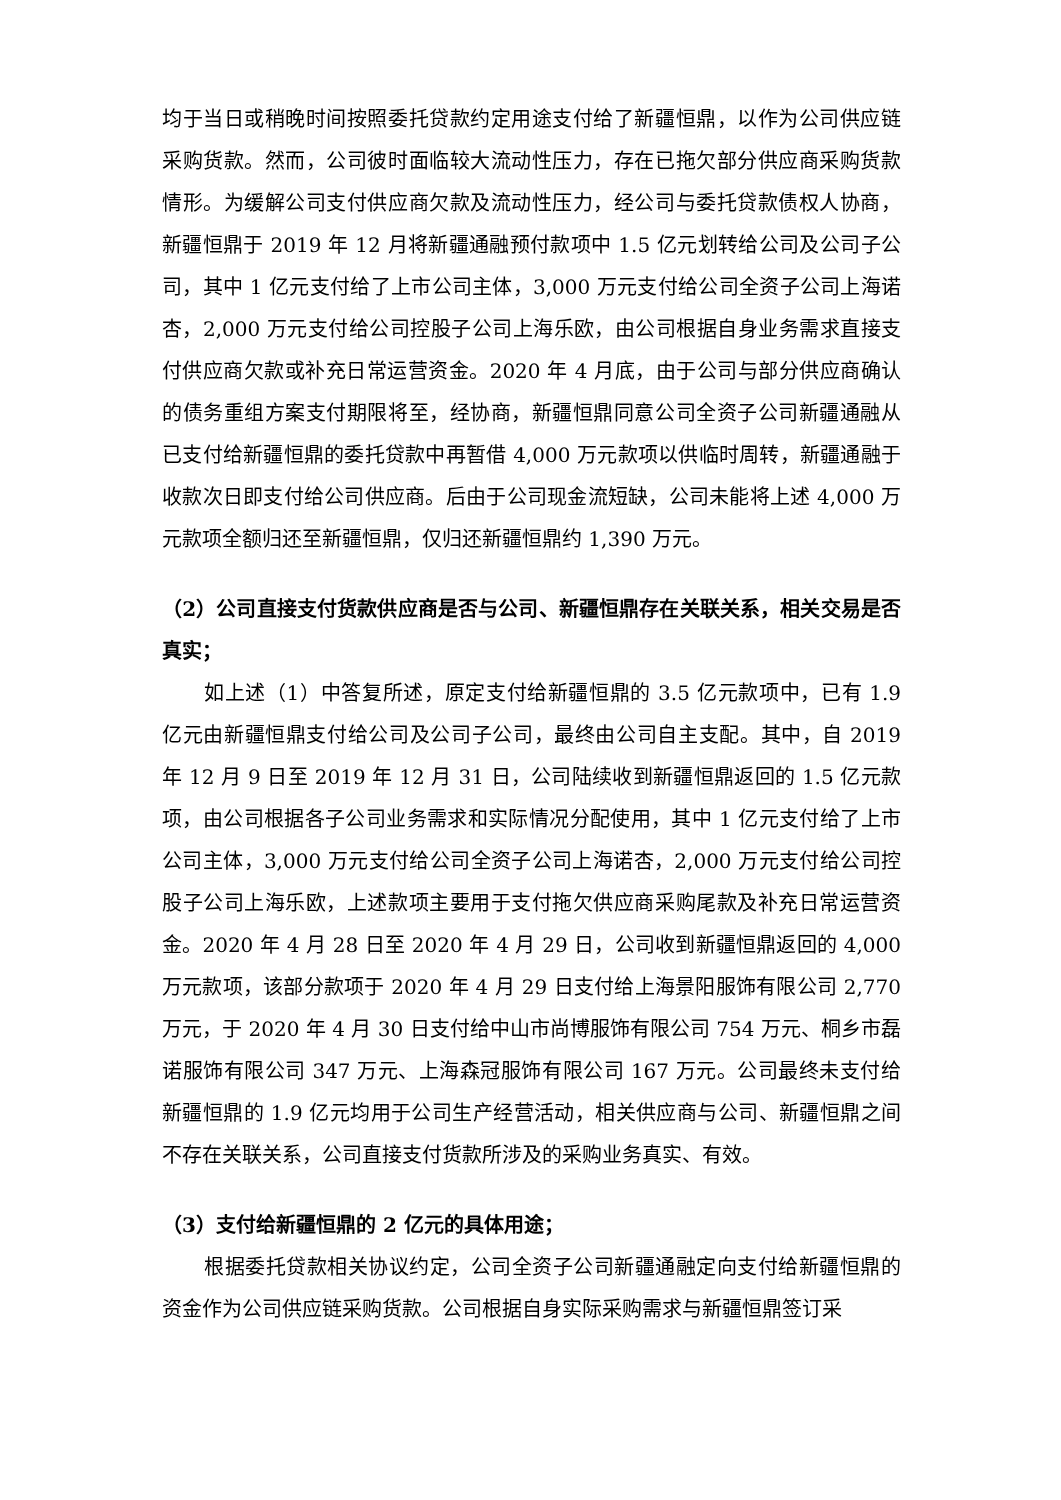均于当日或稍晚时间按照委托贷款约定用途支付给了新疆恒鼎，以作为公司供应链采购货款。然而，公司彼时面临较大流动性压力，存在已拖欠部分供应商采购货款情形。为缓解公司支付供应商欠款及流动性压力，经公司与委托贷款债权人协商，新疆恒鼎于 2019 年 12 月将新疆通融预付款项中 1.5 亿元划转给公司及公司子公司，其中 1 亿元支付给了上市公司主体，3,000 万元支付给公司全资子公司上海诺杏，2,000 万元支付给公司控股子公司上海乐欧，由公司根据自身业务需求直接支付供应商欠款或补充日常运营资金。2020 年 4 月底，由于公司与部分供应商确认的债务重组方案支付期限将至，经协商，新疆恒鼎同意公司全资子公司新疆通融从已支付给新疆恒鼎的委托贷款中再暂借 4,000 万元款项以供临时周转，新疆通融于收款次日即支付给公司供应商。后由于公司现金流短缺，公司未能将上述 4,000 万元款项全额归还至新疆恒鼎，仅归还新疆恒鼎约 1,390 万元。
（2）公司直接支付货款供应商是否与公司、新疆恒鼎存在关联关系，相关交易是否真实；
如上述（1）中答复所述，原定支付给新疆恒鼎的 3.5 亿元款项中，已有 1.9 亿元由新疆恒鼎支付给公司及公司子公司，最终由公司自主支配。其中，自 2019 年 12 月 9 日至 2019 年 12 月 31 日，公司陆续收到新疆恒鼎返回的 1.5 亿元款项，由公司根据各子公司业务需求和实际情况分配使用，其中 1 亿元支付给了上市公司主体，3,000 万元支付给公司全资子公司上海诺杏，2,000 万元支付给公司控股子公司上海乐欧，上述款项主要用于支付拖欠供应商采购尾款及补充日常运营资金。2020 年 4 月 28 日至 2020 年 4 月 29 日，公司收到新疆恒鼎返回的 4,000 万元款项，该部分款项于 2020 年 4 月 29 日支付给上海景阳服饰有限公司 2,770 万元，于 2020 年 4 月 30 日支付给中山市尚博服饰有限公司 754 万元、桐乡市磊诺服饰有限公司 347 万元、上海森冠服饰有限公司 167 万元。公司最终未支付给新疆恒鼎的 1.9 亿元均用于公司生产经营活动，相关供应商与公司、新疆恒鼎之间不存在关联关系，公司直接支付货款所涉及的采购业务真实、有效。
（3）支付给新疆恒鼎的 2 亿元的具体用途；
根据委托贷款相关协议约定，公司全资子公司新疆通融定向支付给新疆恒鼎的资金作为公司供应链采购货款。公司根据自身实际采购需求与新疆恒鼎签订采